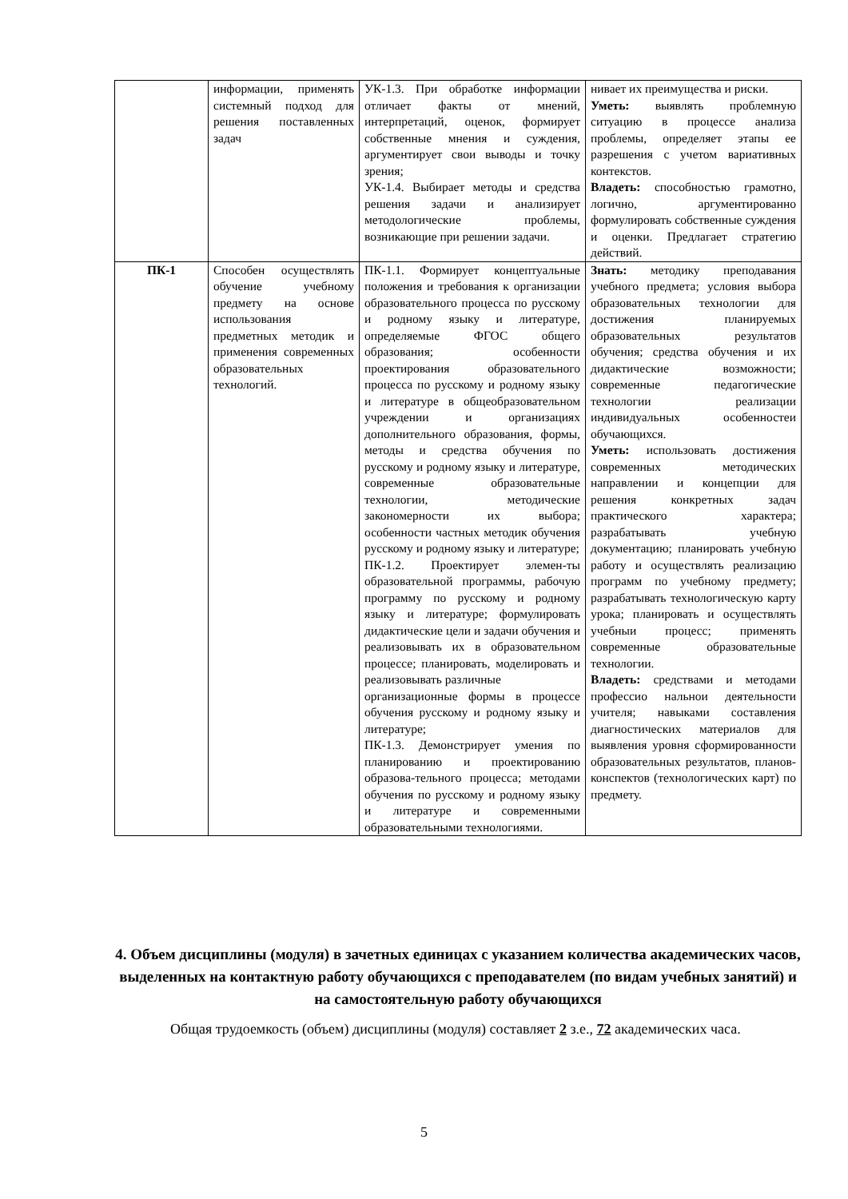| | информации, применять системный подход для решения поставленных задач | УК-1.3. При обработке информации отличает факты от мнений, интерпретаций, оценок, формирует собственные мнения и суждения, аргументирует свои выводы и точку зрения; УК-1.4. Выбирает методы и средства решения задачи и анализирует методологические проблемы, возникающие при решении задачи. | нивает их преимущества и риски. Уметь: выявлять проблемную ситуацию в процессе анализа проблемы, определяет этапы ее разрешения с учетом вариативных контекстов. Владеть: способностью грамотно, логично, аргументированно формулировать собственные суждения и оценки. Предлагает стратегию действий. |
| ПК-1 | Способен осуществлять обучение учебному предмету на основе использования предметных методик и применения современных образовательных технологий. | ПК-1.1. Формирует концептуальные положения и требования к организации образовательного процесса по русскому и родному языку и литературе, определяемые ФГОС общего образования; особенности проектирования образовательного процесса по русскому и родному языку и литературе в общеобразовательном учреждении и организациях дополнительного образования, формы, методы и средства обучения по русскому и родному языку и литературе, современные образовательные технологии, методические закономерности их выбора; особенности частных методик обучения русскому и родному языку и литературе; ПК-1.2. Проектирует элемен-ты образовательной программы, рабочую программу по русскому и родному языку и литературе; формулировать дидактические цели и задачи обучения и реализовывать их в образовательном процессе; планировать, моделировать и реализовывать различные организационные формы в процессе обучения русскому и родному языку и литературе; ПК-1.3. Демонстрирует умения по планированию и проектированию образова-тельного процесса; методами обучения по русскому и родному языку и литературе и современными образовательными технологиями. | Знать: методику преподавания учебного предмета; условия выбора образовательных технологии для достижения планируемых образовательных результатов обучения; средства обучения и их дидактические возможности; современные педагогические технологии реализации индивидуальных особенностеи обучающихся. Уметь: использовать достижения современных методических направлении и концепции для решения конкретных задач практического характера; разрабатывать учебную документацию; планировать учебную работу и осуществлять реализацию программ по учебному предмету; разрабатывать технологическую карту урока; планировать и осуществлять учебныи процесс; применять современные образовательные технологии. Владеть: средствами и методами профессио нальнои деятельности учителя; навыками составления диагностических материалов для выявления уровня сформированности образовательных результатов, планов-конспектов (технологических карт) по предмету. |
4. Объем дисциплины (модуля) в зачетных единицах с указанием количества академических часов, выделенных на контактную работу обучающихся с преподавателем (по видам учебных занятий) и на самостоятельную работу обучающихся
Общая трудоемкость (объем) дисциплины (модуля) составляет 2 з.е., 72 академических часа.
5